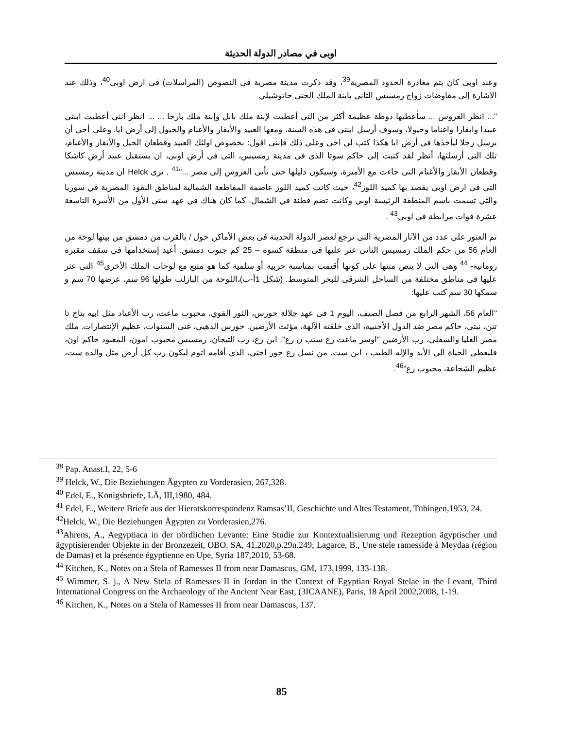اوبى في مصادر الدولة الحديثة
وعند اوبى كان يتم مغادرة الحدود المصرية<sup>39</sup>، وقد ذكرت مدينة مصرية فى النصوص (المراسلات) فى ارض اوبى<sup>40</sup>، وذلك عند الاشارة إلى مفاوضات زواج رمسيس الثانى بابنة الملك الختى خاتوشيلي
"... انظر العروس ... سأعطيها دوطة عظيمة أكثر من التى أعطيت لإبنة ملك بابل وإبنة ملك بارجا ... ... انظر اننى أعطيت ابنتى عبيدا وابقارا واغناما وخيولا، وسوف أرسل ابنتى فى هذه السنة، ومعها العبيد والأبقار والأغنام والخيول إلى أرض ايا. وعلى أخى أن يرسل رجلا ليأخذها فى أرض ايا هكذا كتب لى اخى وعلى ذلك فإننى اقول: بخصوص اولئك العبيد وقطعان الخيل والأبقار والأغنام، تلك التى أرسلتها، أنظر لقد كتبت إلى حاكم سوتا الذى فى مدينة رمسيس، التى فى أرض اوبى، ان يستقبل عبيد أرض كاشكا وقطعان الأبقار والأغنام التى جاءت مع الأميرة، وسيكون دليلها حتى تأتى العروس إلى مصر ..."<sup>41</sup> , يرى Helck ان مدينة رمسيس التى فى ارض اوبى يقصد بها كميد اللوز<sup>42</sup>، حيث كانت كميد اللوز عاصمة المقاطعة الشمالية لمناطق النفوذ المصرية في سوريا والتي تسمت باسم المنطقة الرئيسة اوبي وكانت تضم قطنة في الشمال. كما كان هناك في عهد ستى الأول من الأسرة التاسعة عشرة قوات مرابطة فى اوبى<sup>43</sup> .
تم العثور على عدد من الآثار المصرية التى ترجع لعصر الدولة الحديثة فى بعض الأماكن حول / بالقرب من دمشق من بينها لوحة من العام 56 من حكم الملك رمسيس الثانى عثر عليها فى منطقة كسوة – 25 كم جنوب دمشق. أعيد إستخدامها فى سقف مقبرة رومانية- <sup>44</sup> وهى التى لا ينص متنها على كونها أُقيمت بمناسبة حربية أو سلمية كما هو متبع مع لوحات الملك الأخرى<sup>45</sup> التى عثر عليها فى مناطق مختلفة من الساحل الشرقى للبحر المتوسط. (شكل 1أ-ب)،اللوحة من البازلت طولها 96 سم، عرضها 70 سم و سمكها 30 سم كتب عليها:
"العام 56، الشهر الرابع من فصل الصيف، اليوم 1 فى عهد جلالة حورس، الثور القوي، محبوب ماعت، رب الأعياد مثل ابيه بتاح تا تنن، نبتى، حاكم مصر ضد الدول الأجنبية، الذى خلقته الآلهة، مؤثث الأرضين. حورس الذهبى، غنى السنوات، عظيم الإنتصارات. ملك مصر العليا والسفلى، رب الأرضين "اوسر ماعت رع ستب ن رع". ابن رع، رب التيجان، رمسيس محبوب امون، المعبود حاكم اون، فليعطى الحياة الى الأبد والإله الطيب ، ابن ست، من نسل رع حور اختي، الذي أقامه اتوم ليكون رب كل أرض مثل والده ست، عظيم الشجاعة، محبوب رع"<sup>46</sup>.
<sup>38</sup> Pap. Anast.I, 22, 5-6
<sup>39</sup> Helck, W., Die Beziehungen Ägypten zu Vorderasien, 267,328.
<sup>40</sup> Edel, E., Königsbriefe, LÄ, III,1980, 484.
<sup>41</sup> Edel, E., Weitere Briefe aus der Hieratskorrespondenz Ramsas’II, Geschichte und Altes Testament, Tübingen,1953, 24.
<sup>42</sup> Helck, W., Die Beziehungen Ägypten zu Vorderasien,276.
<sup>43</sup> Ahrens, A., Aegyptiaca in der nördlichen Levante: Eine Studie zur Kontextualisierung und Rezeption ägyptischer und ägyptisierender Objekte in der Bronzezeit, OBO. SA, 41,2020,p.29n.249; Lagarce, B., Une stele ramesside à Meydaa (région de Damas) et la présence égyptienne en Upe, Syria 187,2010, 53-68.
<sup>44</sup> Kitchen, K., Notes on a Stela of Ramesses II from near Damascus, GM, 173,1999, 133-138.
<sup>45</sup> Wimmer, S. j., A New Stela of Ramesses II in Jordan in the Context of Egyptian Royal Stelae in the Levant, Third International Congress on the Archaeology of the Ancient Near East, (3ICAANE), Paris, 18 April 2002,2008, 1-19.
<sup>46</sup> Kitchen, K., Notes on a Stela of Ramesses II from near Damascus, 137.
85